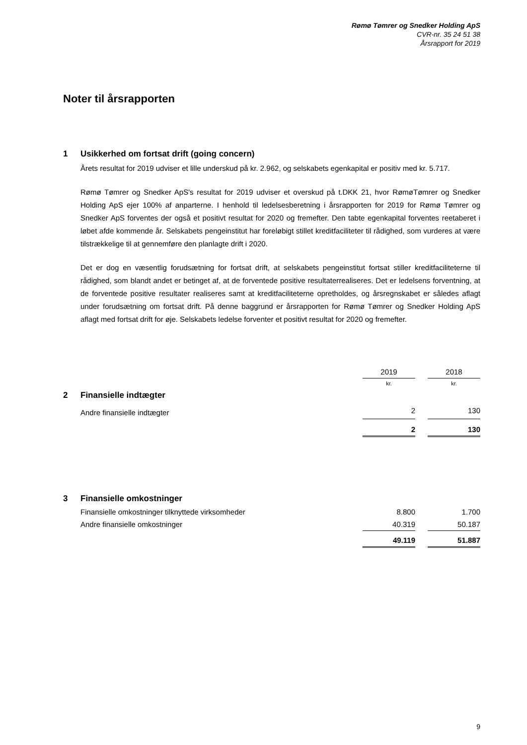Rømø Tømrer og Snedker Holding ApS
CVR-nr. 35 24 51 38
Årsrapport for 2019
Noter til årsrapporten
1 Usikkerhed om fortsat drift (going concern)
Årets resultat for 2019 udviser et lille underskud på kr. 2.962, og selskabets egenkapital er positiv med kr. 5.717.
Rømø Tømrer og Snedker ApS's resultat for 2019 udviser et overskud på t.DKK 21, hvor RømøTømrer og Snedker Holding ApS ejer 100% af anparterne. I henhold til ledelsesberetning i årsrapporten for 2019 for Rømø Tømrer og Snedker ApS forventes der også et positivt resultat for 2020 og fremefter. Den tabte egenkapital forventes reetaberet i løbet afde kommende år. Selskabets pengeinstitut har foreløbigt stillet kreditfaciliteter til rådighed, som vurderes at være tilstrækkelige til at gennemføre den planlagte drift i 2020.
Det er dog en væsentlig forudsætning for fortsat drift, at selskabets pengeinstitut fortsat stiller kreditfaciliteterne til rådighed, som blandt andet er betinget af, at de forventede positive resultaterrealiseres. Det er ledelsens forventning, at de forventede positive resultater realiseres samt at kreditfaciliteterne opretholdes, og årsregnskabet er således aflagt under forudsætning om fortsat drift. På denne baggrund er årsrapporten for Rømø Tømrer og Snedker Holding ApS aflagt med fortsat drift for øje. Selskabets ledelse forventer et positivt resultat for 2020 og fremefter.
| | 2019 | | 2018 |
| | kr. | | kr. |
| 2 Finansielle indtægter | | | |
| Andre finansielle indtægter | 2 | | 130 |
| | 2 | | 130 |
| 3 Finansielle omkostninger | | | |
| Finansielle omkostninger tilknyttede virksomheder | 8.800 | | 1.700 |
| Andre finansielle omkostninger | 40.319 | | 50.187 |
| | 49.119 | | 51.887 |
9